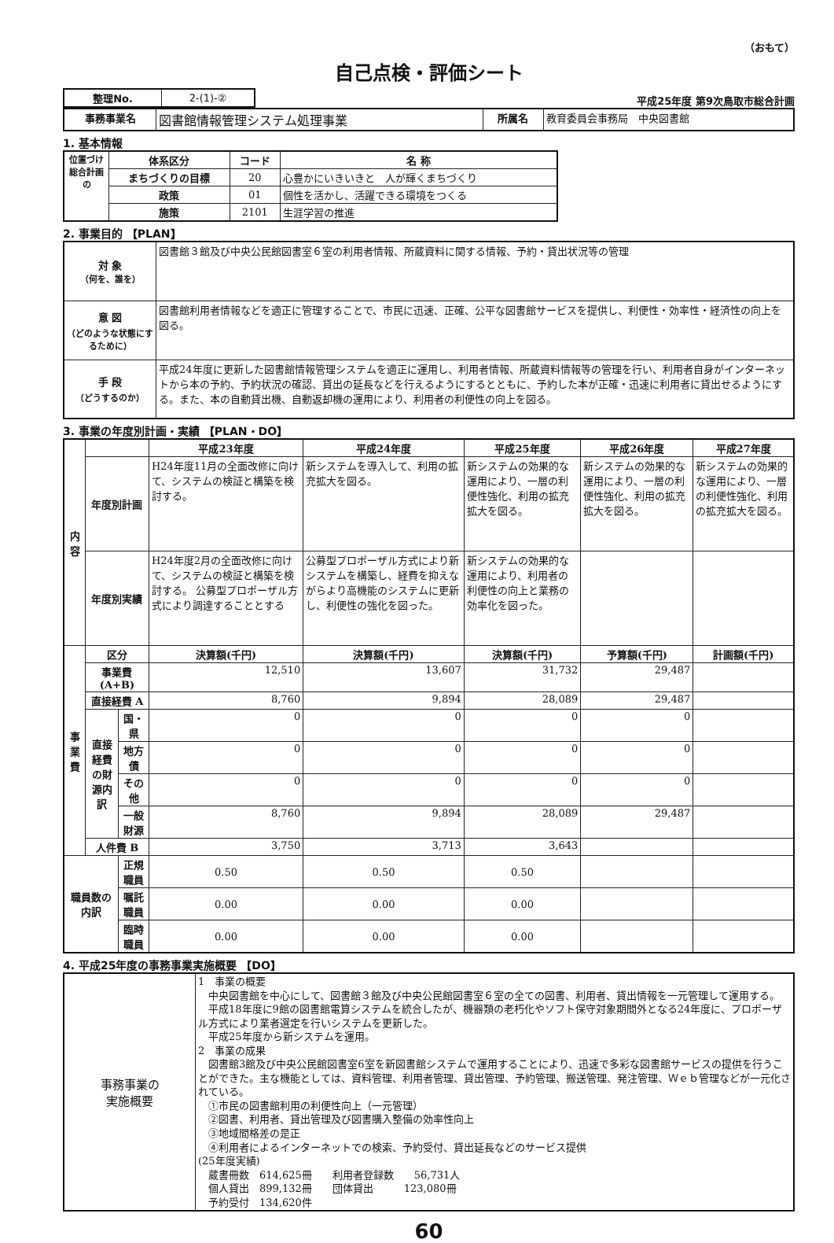（おもて）
自己点検・評価シート
| 整理No. | 2-(1)-② |
平成25年度 第9次鳥取市総合計画
| 事務事業名 | 図書館情報管理システム処理事業 | 所属名 | 教育委員会事務局 中央図書館 |
1. 基本情報
| 位置づけ 総合計画の | 体系区分 | コード | 名 称 |
| --- | --- | --- | --- |
| | まちづくりの目標 | 20 | 心豊かにいきいきと 人が輝くまちづくり |
| | 政策 | 01 | 個性を活かし、活躍できる環境をつくる |
| | 施策 | 2101 | 生涯学習の推進 |
2. 事業目的 【PLAN】
| 対 象 （何を、誰を） | 図書館３館及び中央公民館図書室６室の利用者情報、所蔵資料に関する情報、予約・貸出状況等の管理 |
| 意 図 （どのような状態にするために） | 図書館利用者情報などを適正に管理することで、市民に迅速、正確、公平な図書館サービスを提供し、利便性・効率性・経済性の向上を図る。 |
| 手 段 （どうするのか） | 平成24年度に更新した図書館情報管理システムを適正に運用し、利用者情報、所蔵資料情報等の管理を行い、利用者自身がインターネットから本の予約、予約状況の確認、貸出の延長などを行えるようにするとともに、予約した本が正確・迅速に利用者に貸出せるようにする。また、本の自動貸出機、自動返却機の運用により、利用者の利便性の向上を図る。 |
3. 事業の年度別計画・実績 【PLAN・DO】
| 内容 | | | 平成23年度 | 平成24年度 | 平成25年度 | 平成26年度 | 平成27年度 |
| --- | --- | --- | --- | --- | --- | --- | --- |
| | 年度別計画 | | H24年度11月の全面改修に向けて、システムの検証と構築を検討する。 | 新システムを導入して、利用の拡充拡大を図る。 | 新システムの効果的な運用により、一層の利便性強化、利用の拡充拡大を図る。 | 新システムの効果的な運用により、一層の利便性強化、利用の拡充拡大を図る。 | 新システムの効果的な運用により、一層の利便性強化、利用の拡充拡大を図る。 |
| | 年度別実績 | | H24年度2月の全面改修に向けて、システムの検証と構築を検討する。 公募型プロポーザル方式により調達することとする | 公募型プロポーザル方式により新システムを構築し、経費を抑えながらより高機能のシステムに更新し、利便性の強化を図った。 | 新システムの効果的な運用により、利用者の利便性の向上と業務の効率化を図った。 | | |
| 事業費 | 区分 | | 決算額(千円) | 決算額(千円) | 決算額(千円) | 予算額(千円) | 計画額(千円) |
| | 事業費(A+B) | | 12,510 | 13,607 | 31,732 | 29,487 | |
| | 直接経費 A | | 8,760 | 9,894 | 28,089 | 29,487 | |
| | 直接経費の財源内訳 | 国・県 | 0 | 0 | 0 | 0 | |
| | | 地方債 | 0 | 0 | 0 | 0 | |
| | | その他 | 0 | 0 | 0 | 0 | |
| | | 一般財源 | 8,760 | 9,894 | 28,089 | 29,487 | |
| | 人件費 B | | 3,750 | 3,713 | 3,643 | | |
| 職員数の内訳 | | 正規職員 | 0.50 | 0.50 | 0.50 | | |
| | | 嘱託職員 | 0.00 | 0.00 | 0.00 | | |
| | | 臨時職員 | 0.00 | 0.00 | 0.00 | | |
4. 平成25年度の事務事業実施概要 【DO】
| 事務事業の 実施概要 | 1 事業の概要 中央図書館を中心にして、図書館３館及び中央公民館図書室６室の全ての図書、利用者、貸出情報を一元管理して運用する。 平成18年度に9館の図書館電算システムを統合したが、機器類の老朽化やソフト保守対象期間外となる24年度に、プロポーザル方式により業者選定を行いシステムを更新した。 平成25年度から新システムを運用。 2 事業の成果 図書館3館及び中央公民館図書室6室を新図書館システムで運用することにより、迅速で多彩な図書館サービスの提供を行うことができた。主な機能としては、資料管理、利用者管理、貸出管理、予約管理、搬送管理、発注管理、Ｗｅｂ管理などが一元化されている。 ①市民の図書館利用の利便性向上（一元管理） ②図書、利用者、貸出管理及び図書購入整備の効率性向上 ③地域間格差の是正 ④利用者によるインターネットでの検索、予約受付、貸出延長などのサービス提供 (25年度実績) 蔵書冊数 614,625冊 利用者登録数 56,731人 個人貸出 899,132冊 団体貸出 123,080冊 予約受付 134,620件 |
60